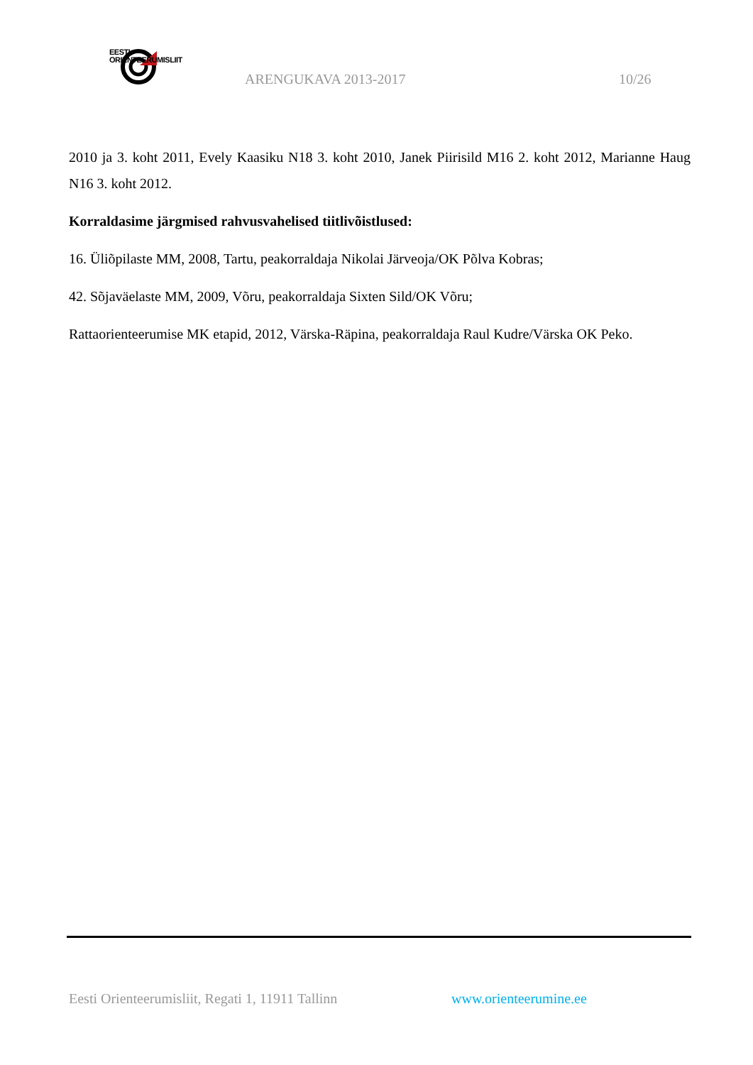EESTI
ORIENTEERUMISLIIT
ARENGUKAVA 2013-2017 10/26
2010 ja 3. koht 2011, Evely Kaasiku N18 3. koht 2010, Janek Piirisild M16 2. koht 2012, Marianne Haug N16 3. koht 2012.
Korraldasime järgmised rahvusvahelised tiitlivõistlused:
16. Üliõpilaste MM, 2008, Tartu, peakorraldaja Nikolai Järveoja/OK Põlva Kobras;
42. Sõjaväelaste MM, 2009, Võru, peakorraldaja Sixten Sild/OK Võru;
Rattaorienteerumise MK etapid, 2012, Värska-Räpina, peakorraldaja Raul Kudre/Värska OK Peko.
Eesti Orienteerumisliit, Regati 1, 11911 Tallinn
www.orienteerumine.ee